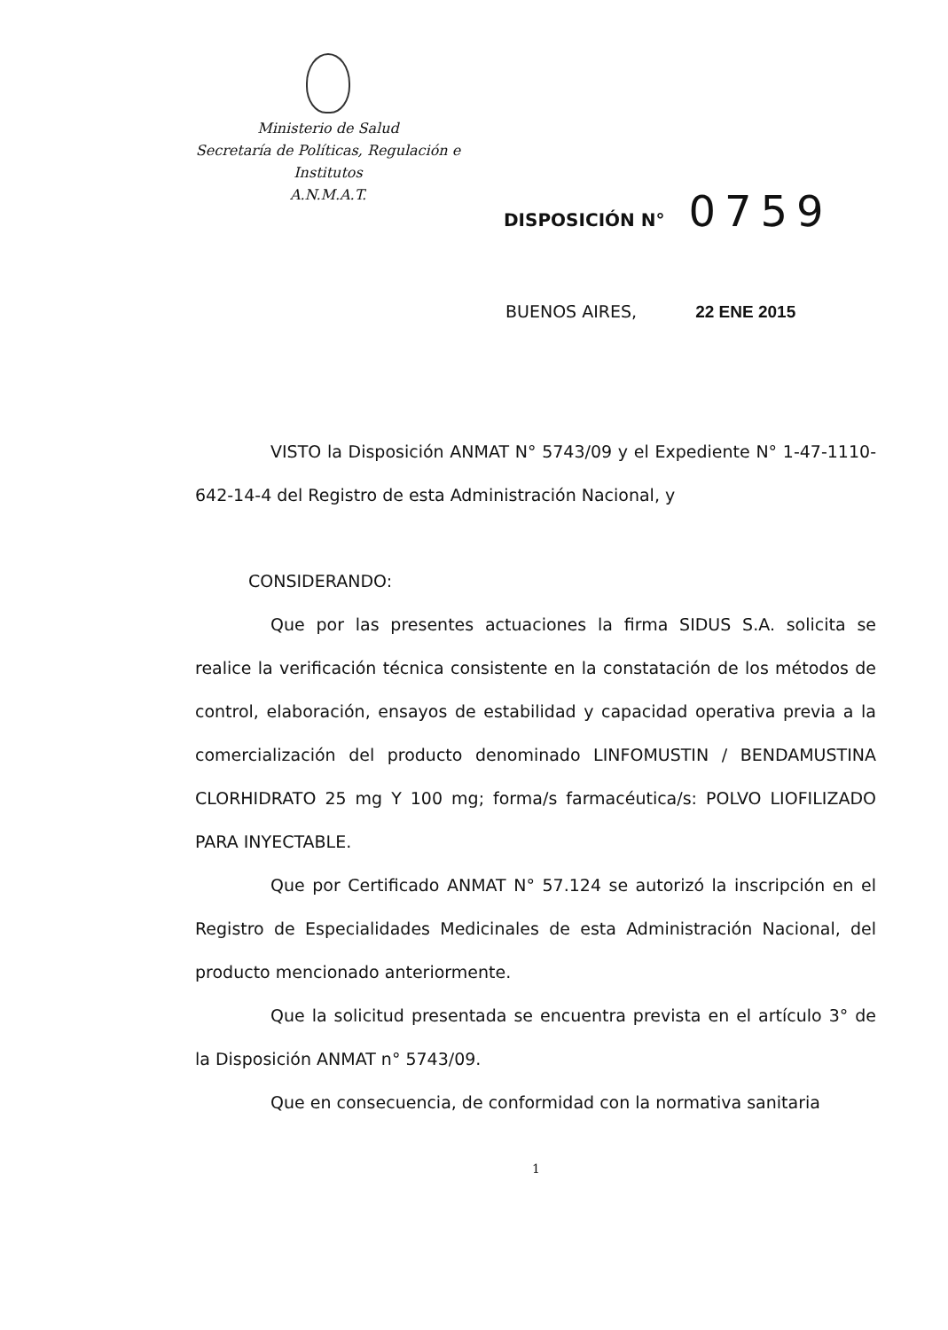Ministerio de Salud
Secretaría de Políticas, Regulación e
Institutos
A.N.M.A.T.
DISPOSICIÓN N° 0759
BUENOS AIRES, 22 ENE 2015
VISTO la Disposición ANMAT N° 5743/09 y el Expediente N° 1-47-1110-642-14-4 del Registro de esta Administración Nacional, y
CONSIDERANDO:
Que por las presentes actuaciones la firma SIDUS S.A. solicita se realice la verificación técnica consistente en la constatación de los métodos de control, elaboración, ensayos de estabilidad y capacidad operativa previa a la comercialización del producto denominado LINFOMUSTIN / BENDAMUSTINA CLORHIDRATO 25 mg Y 100 mg; forma/s farmacéutica/s: POLVO LIOFILIZADO PARA INYECTABLE.
Que por Certificado ANMAT N° 57.124 se autorizó la inscripción en el Registro de Especialidades Medicinales de esta Administración Nacional, del producto mencionado anteriormente.
Que la solicitud presentada se encuentra prevista en el artículo 3° de la Disposición ANMAT n° 5743/09.
Que en consecuencia, de conformidad con la normativa sanitaria
1